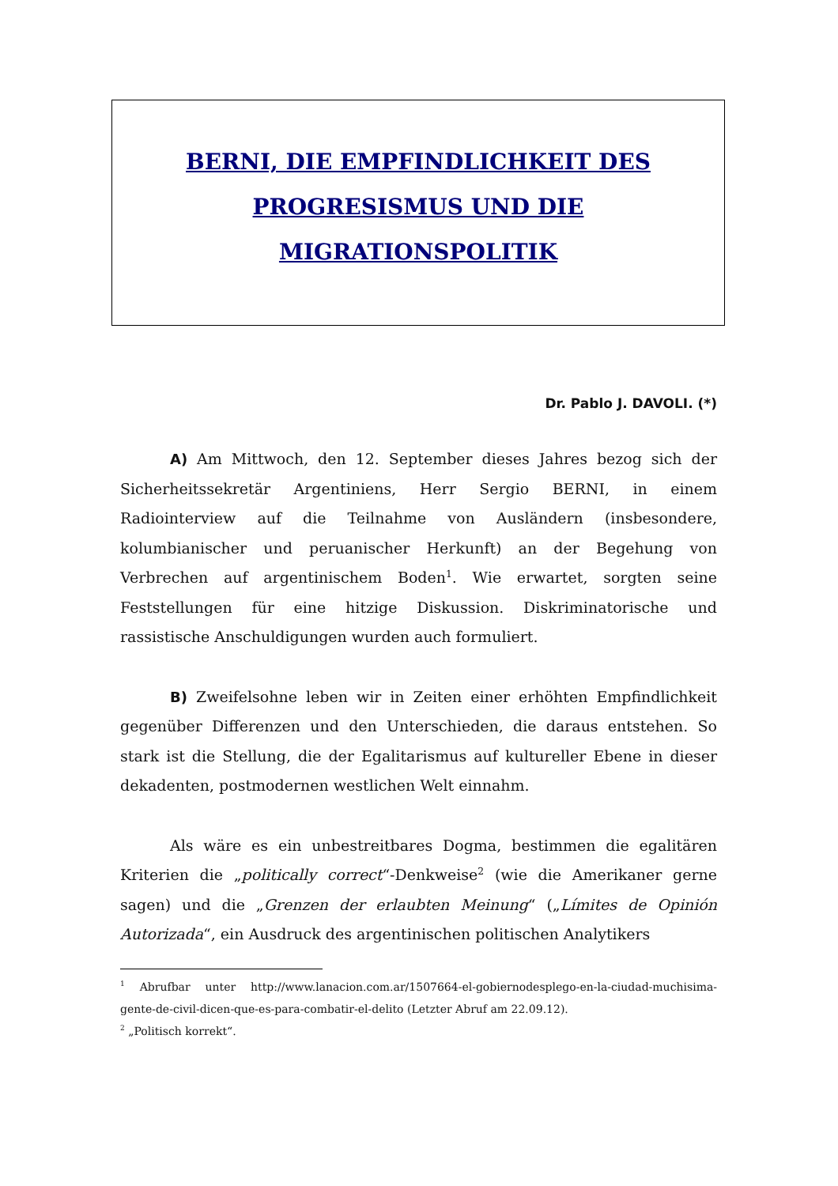BERNI, DIE EMPFINDLICHKEIT DES
PROGRESISMUS UND DIE
MIGRATIONSPOLITIK
Dr. Pablo J. DAVOLI. (*)
A) Am Mittwoch, den 12. September dieses Jahres bezog sich der Sicherheitssekretär Argentiniens, Herr Sergio BERNI, in einem Radiointerview auf die Teilnahme von Ausländern (insbesondere, kolumbianischer und peruanischer Herkunft) an der Begehung von Verbrechen auf argentinischem Boden<sup>1</sup>. Wie erwartet, sorgten seine Feststellungen für eine hitzige Diskussion. Diskriminatorische und rassistische Anschuldigungen wurden auch formuliert.
B) Zweifelsohne leben wir in Zeiten einer erhöhten Empfindlichkeit gegenüber Differenzen und den Unterschieden, die daraus entstehen. So stark ist die Stellung, die der Egalitarismus auf kultureller Ebene in dieser dekadenten, postmodernen westlichen Welt einnahm.
Als wäre es ein unbestreitbares Dogma, bestimmen die egalitären Kriterien die „politically correct“-Denkweise<sup>2</sup> (wie die Amerikaner gerne sagen) und die „Grenzen der erlaubten Meinung“ („Límites de Opinión Autorizada“, ein Ausdruck des argentinischen politischen Analytikers
<sup>1</sup> Abrufbar unter http://www.lanacion.com.ar/1507664-el-gobiernodesplego-en-la-ciudad-muchisima-gente-de-civil-dicen-que-es-para-combatir-el-delito (Letzter Abruf am 22.09.12).
<sup>2</sup> „Politisch korrekt“.